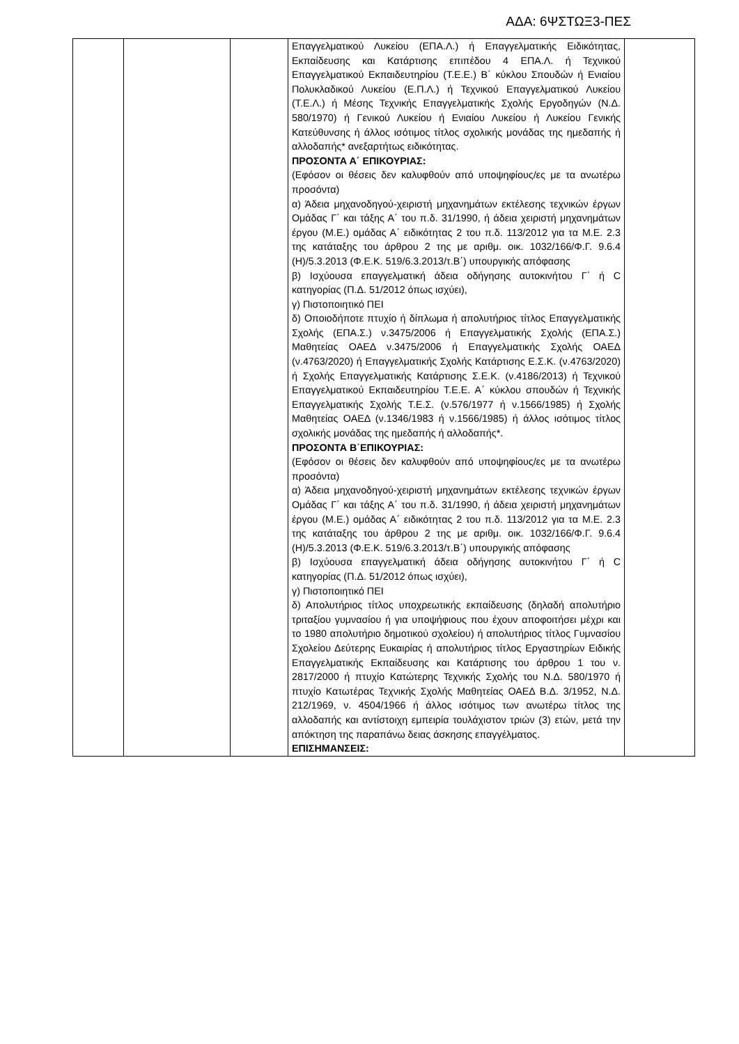ΑΔΑ: 6ΨΣΤΩΞ3-ΠΕΣ
| | | | Επαγγελματικού Λυκείου (ΕΠΑ.Λ.) ή Επαγγελματικής Ειδικότητας, Εκπαίδευσης και Κατάρτισης επιπέδου 4 ΕΠΑ.Λ. ή Τεχνικού Επαγγελματικού Εκπαιδευτηρίου (Τ.Ε.Ε.) Β΄ κύκλου Σπουδών ή Ενιαίου Πολυκλαδικού Λυκείου (Ε.Π.Λ.) ή Τεχνικού Επαγγελματικού Λυκείου (Τ.Ε.Λ.) ή Μέσης Τεχνικής Επαγγελματικής Σχολής Εργοδηγών (Ν.Δ. 580/1970) ή Γενικού Λυκείου ή Ενιαίου Λυκείου ή Λυκείου Γενικής Κατεύθυνσης ή άλλος ισότιμος τίτλος σχολικής μονάδας της ημεδαπής ή αλλοδαπής* ανεξαρτήτως ειδικότητας. ΠΡΟΣΟΝΤΑ Α΄ ΕΠΙΚΟΥΡΙΑΣ: (Εφόσον οι θέσεις δεν καλυφθούν από υποψηφίους/ες με τα ανωτέρω προσόντα) α) Άδεια μηχανοδηγού-χειριστή μηχανημάτων εκτέλεσης τεχνικών έργων Ομάδας Γ΄ και τάξης Α΄ του π.δ. 31/1990, ή άδεια χειριστή μηχανημάτων έργου (Μ.Ε.) ομάδας Α΄ ειδικότητας 2 του π.δ. 113/2012 για τα Μ.Ε. 2.3 της κατάταξης του άρθρου 2 της με αριθμ. οικ. 1032/166/Φ.Γ. 9.6.4 (Η)/5.3.2013 (Φ.Ε.Κ. 519/6.3.2013/τ.Β΄) υπουργικής απόφασης β) Ισχύουσα επαγγελματική άδεια οδήγησης αυτοκινήτου Γ΄ ή C κατηγορίας (Π.Δ. 51/2012 όπως ισχύει), γ) Πιστοποιητικό ΠΕΙ δ) Οποιοδήποτε πτυχίο ή δίπλωμα ή απολυτήριος τίτλος Επαγγελματικής Σχολής (ΕΠΑ.Σ.) ν.3475/2006 ή Επαγγελματικής Σχολής (ΕΠΑ.Σ.) Μαθητείας ΟΑΕΔ ν.3475/2006 ή Επαγγελματικής Σχολής ΟΑΕΔ (ν.4763/2020) ή Επαγγελματικής Σχολής Κατάρτισης Ε.Σ.Κ. (ν.4763/2020) ή Σχολής Επαγγελματικής Κατάρτισης Σ.Ε.Κ. (ν.4186/2013) ή Τεχνικού Επαγγελματικού Εκπαιδευτηρίου Τ.Ε.Ε. Α΄ κύκλου σπουδών ή Τεχνικής Επαγγελματικής Σχολής Τ.Ε.Σ. (ν.576/1977 ή ν.1566/1985) ή Σχολής Μαθητείας ΟΑΕΔ (ν.1346/1983 ή ν.1566/1985) ή άλλος ισότιμος τίτλος σχολικής μονάδας της ημεδαπής ή αλλοδαπής*. ΠΡΟΣΟΝΤΑ Β΄ΕΠΙΚΟΥΡΙΑΣ: (Εφόσον οι θέσεις δεν καλυφθούν από υποψηφίους/ες με τα ανωτέρω προσόντα) α) Άδεια μηχανοδηγού-χειριστή μηχανημάτων εκτέλεσης τεχνικών έργων Ομάδας Γ΄ και τάξης Α΄ του π.δ. 31/1990, ή άδεια χειριστή μηχανημάτων έργου (Μ.Ε.) ομάδας Α΄ ειδικότητας 2 του π.δ. 113/2012 για τα Μ.Ε. 2.3 της κατάταξης του άρθρου 2 της με αριθμ. οικ. 1032/166/Φ.Γ. 9.6.4 (Η)/5.3.2013 (Φ.Ε.Κ. 519/6.3.2013/τ.Β΄) υπουργικής απόφασης β) Ισχύουσα επαγγελματική άδεια οδήγησης αυτοκινήτου Γ΄ ή C κατηγορίας (Π.Δ. 51/2012 όπως ισχύει), γ) Πιστοποιητικό ΠΕΙ δ) Απολυτήριος τίτλος υποχρεωτικής εκπαίδευσης (δηλαδή απολυτήριο τριταξίου γυμνασίου ή για υποψήφιους που έχουν αποφοιτήσει μέχρι και το 1980 απολυτήριο δημοτικού σχολείου) ή απολυτήριος τίτλος Γυμνασίου Σχολείου Δεύτερης Ευκαιρίας ή απολυτήριος τίτλος Εργαστηρίων Ειδικής Επαγγελματικής Εκπαίδευσης και Κατάρτισης του άρθρου 1 του ν. 2817/2000 ή πτυχίο Κατώτερης Τεχνικής Σχολής του Ν.Δ. 580/1970 ή πτυχίο Κατωτέρας Τεχνικής Σχολής Μαθητείας ΟΑΕΔ Β.Δ. 3/1952, Ν.Δ. 212/1969, ν. 4504/1966 ή άλλος ισότιμος των ανωτέρω τίτλος της αλλοδαπής και αντίστοιχη εμπειρία τουλάχιστον τριών (3) ετών, μετά την απόκτηση της παραπάνω δειας άσκησης επαγγέλματος. ΕΠΙΣΗΜΑΝΣΕΙΣ: | |